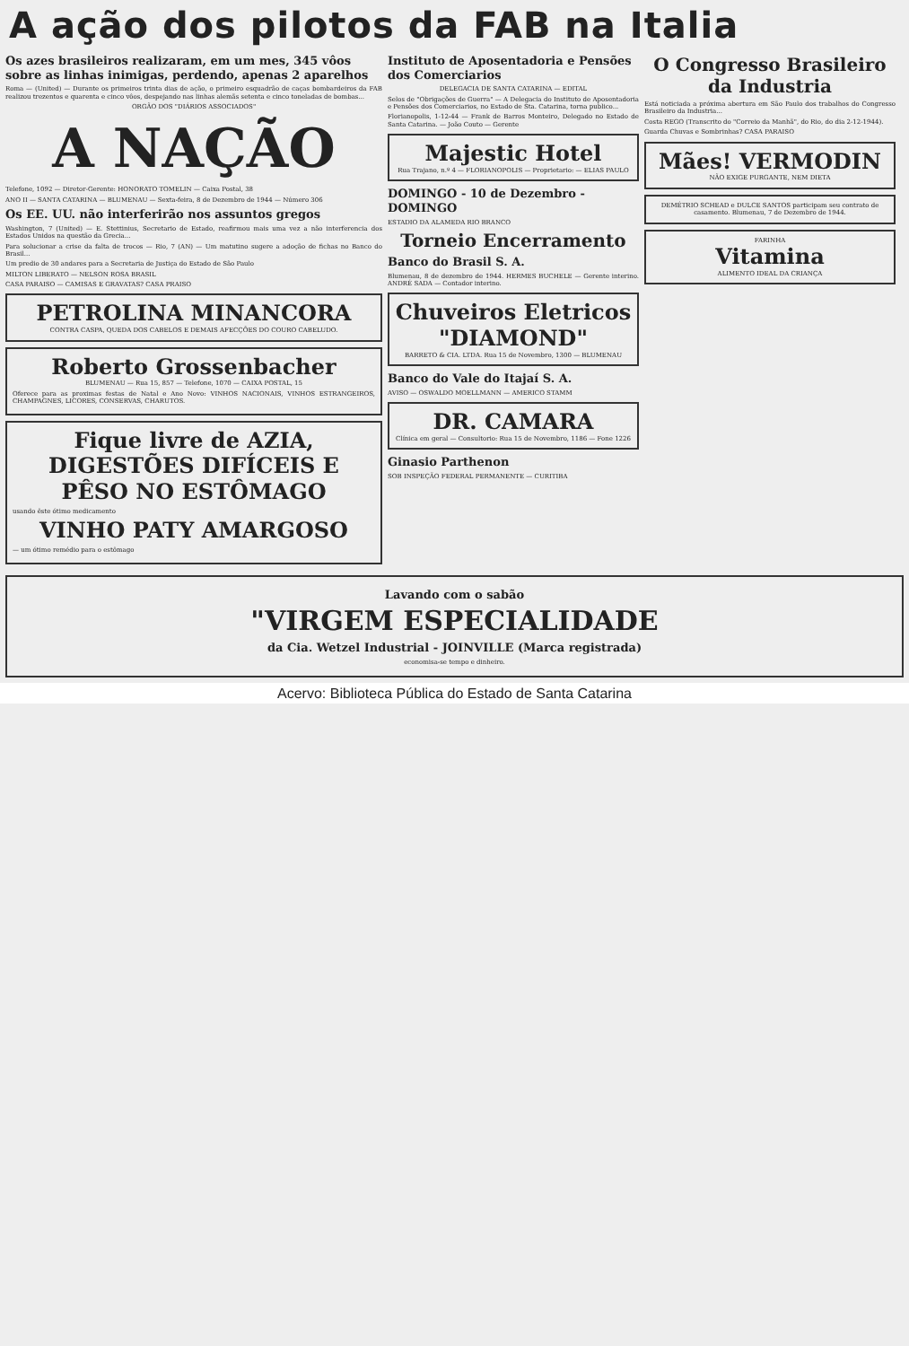A ação dos pilotos da FAB na Italia
Os azes brasileiros realizaram, em um mes, 345 vôos sobre as linhas inimigas, perdendo, apenas 2 aparelhos
Roma — (United) — Durante os primeiros trinta dias de ação, o primeiro esquadrão de caças bombardeiros da FAB realizou trezentos e quarenta e cinco vôos, despejando nas linhas alemãs setenta e cinco toneladas de bombas...
ORGÃO DOS "DIÁRIOS ASSOCIADOS"
A NAÇÃO
Telefone, 1092 — Diretor-Gerente: HONORATO TOMELIN — Caixa Postal, 38
ANO II — SANTA CATARINA — BLUMENAU — Sexta-feira, 8 de Dezembro de 1944 — Número 306
Os EE. UU. não interferirão nos assuntos gregos
Washington, 7 (United) — E. Stettinius, Secretario de Estado, reafirmou mais uma vez a não interferencia dos Estados Unidos na questão da Grecia...
Para solucionar a crise da falta de trocos — Rio, 7 (AN) — Um matutino sugere a adoção de fichas no Banco do Brasil...
Um predio de 30 andares para a Secretaria de Justiça do Estado de São Paulo
MILTON LIBERATO — NELSON ROSA BRASIL
CASA PARAISO — CAMISAS E GRAVATAS? CASA PRAISO
PETROLINA MINANCORA
CONTRA CASPA, QUEDA DOS CABELOS E DEMAIS AFECÇÕES DO COURO CABELUDO.
Roberto Grossenbacher
BLUMENAU — Rua 15, 857 — Telefone, 1070 — CAIXA POSTAL, 15
Oferece para as proximas festas de Natal e Ano Novo: VINHOS NACIONAIS, VINHOS ESTRANGEIROS, CHAMPAGNES, LICORES, CONSERVAS, CHARUTOS.
Fique livre de AZIA, DIGESTÕES DIFÍCEIS E PÊSO NO ESTÔMAGO
usando êste ótimo medicamento
VINHO PATY AMARGOSO
— um ótimo remédio para o estômago
Instituto de Aposentadoria e Pensões dos Comerciarios
DELEGACIA DE SANTA CATARINA — EDITAL
Selos de "Obrigações de Guerra" — A Delegacia do Instituto de Aposentadoria e Pensões dos Comerciarios, no Estado de Sta. Catarina, torna publico...
Florianopolis, 1-12-44 — Frank de Barros Monteiro, Delegado no Estado de Santa Catarina. — João Couto — Gerente
Majestic Hotel
Rua Trajano, n.º 4 — FLORIANOPOLIS — Proprietario: — ELIAS PAULO
DOMINGO - 10 de Dezembro - DOMINGO
ESTADIO DA ALAMEDA RIO BRANCO
Torneio Encerramento
Banco do Brasil S. A.
Blumenau, 8 de dezembro de 1944. HERMES BUCHELE — Gerente interino. ANDRÉ SADA — Contador interino.
Chuveiros Eletricos "DIAMOND"
BARRETO & CIA. LTDA. Rua 15 de Novembro, 1300 — BLUMENAU
Banco do Vale do Itajaí S. A.
AVISO — OSWALDO MOELLMANN — AMERICO STAMM
DR. CAMARA
Clínica em geral — Consultorio: Rua 15 de Novembro, 1186 — Fone 1226
Ginasio Parthenon
SOB INSPEÇÃO FEDERAL PERMANENTE — CURITIBA
O Congresso Brasileiro da Industria
Está noticiada a próxima abertura em São Paulo dos trabalhos do Congresso Brasileiro da Industria...
Costa REGO (Transcrito do "Correio da Manhã", do Rio, do dia 2-12-1944).
Guarda Chuvas e Sombrinhas? CASA PARAISO
Mães! VERMODIN
NÃO EXIGE PURGANTE, NEM DIETA
DEMÉTRIO SCHEAD e DULCE SANTOS participam seu contrato de casamento. Blumenau, 7 de Dezembro de 1944.
FARINHA
Vitamina
ALIMENTO IDEAL DA CRIANÇA
Lavando com o sabão
"VIRGEM ESPECIALIDADE
da Cia. Wetzel Industrial - JOINVILLE (Marca registrada)
economisa-se tempo e dinheiro.
Acervo: Biblioteca Pública do Estado de Santa Catarina